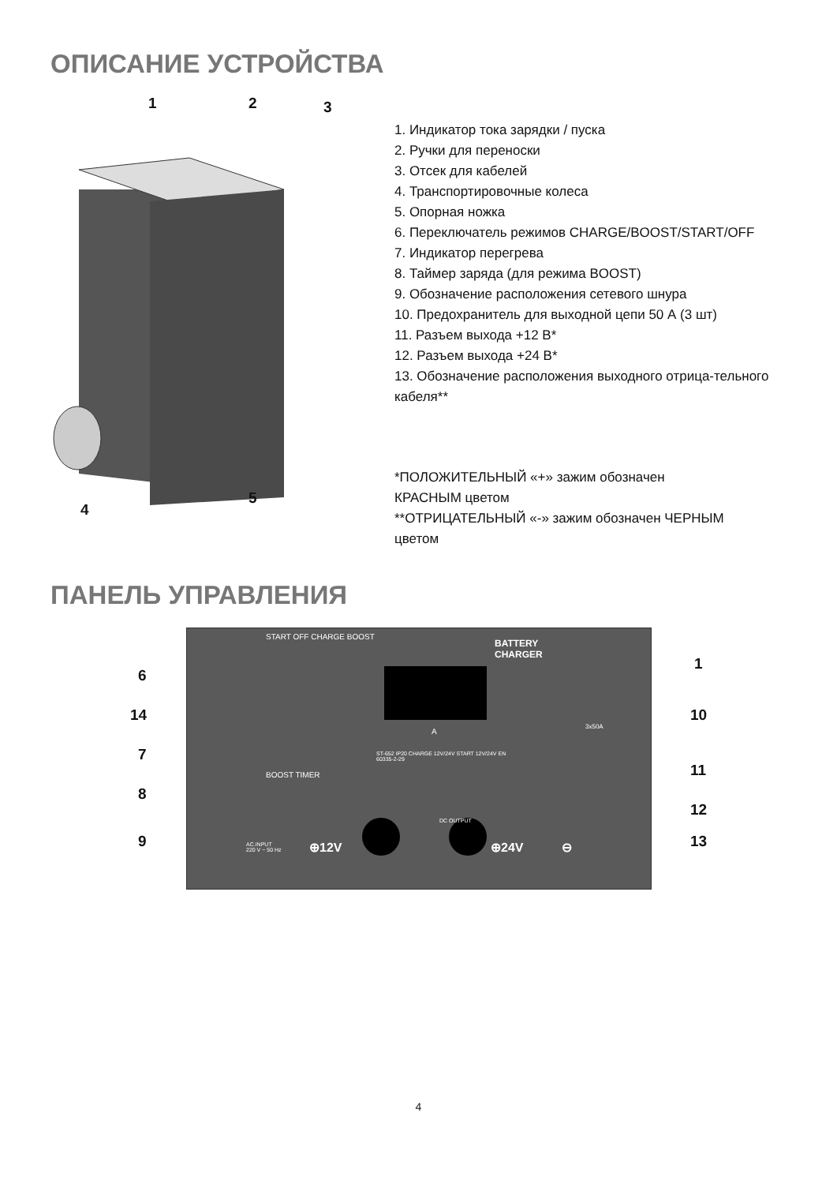ОПИСАНИЕ УСТРОЙСТВА
1 2 3
4
5
1. Индикатор тока зарядки / пуска
2. Ручки для переноски
3. Отсек для кабелей
4. Транспортировочные колеса
5. Опорная ножка
6. Переключатель режимов CHARGE/BOOST/START/OFF
7. Индикатор перегрева
8. Таймер заряда (для режима BOOST)
9. Обозначение расположения сетевого шнура
10. Предохранитель для выходной цепи 50 А (3 шт)
11. Разъем выхода +12 В*
12. Разъем выхода +24 В*
13. Обозначение расположения выходного отрица-тельного кабеля**
*ПОЛОЖИТЕЛЬНЫЙ «+» зажим обозначен КРАСНЫМ цветом
**ОТРИЦАТЕЛЬНЫЙ «-» зажим обозначен ЧЕРНЫМ цветом
ПАНЕЛЬ УПРАВЛЕНИЯ
BATTERY
CHARGER
A
START OFF CHARGE BOOST
BOOST TIMER
ST-652 IP20 CHARGE 12V/24V START 12V/24V EN 60335-2-29
3x50A
DC OUTPUT
AC.INPUT
220 V ~ 50 Hz
⊕12V ⊕24V ⊖
6
14
7
8
9
1
10
11
12
13
4